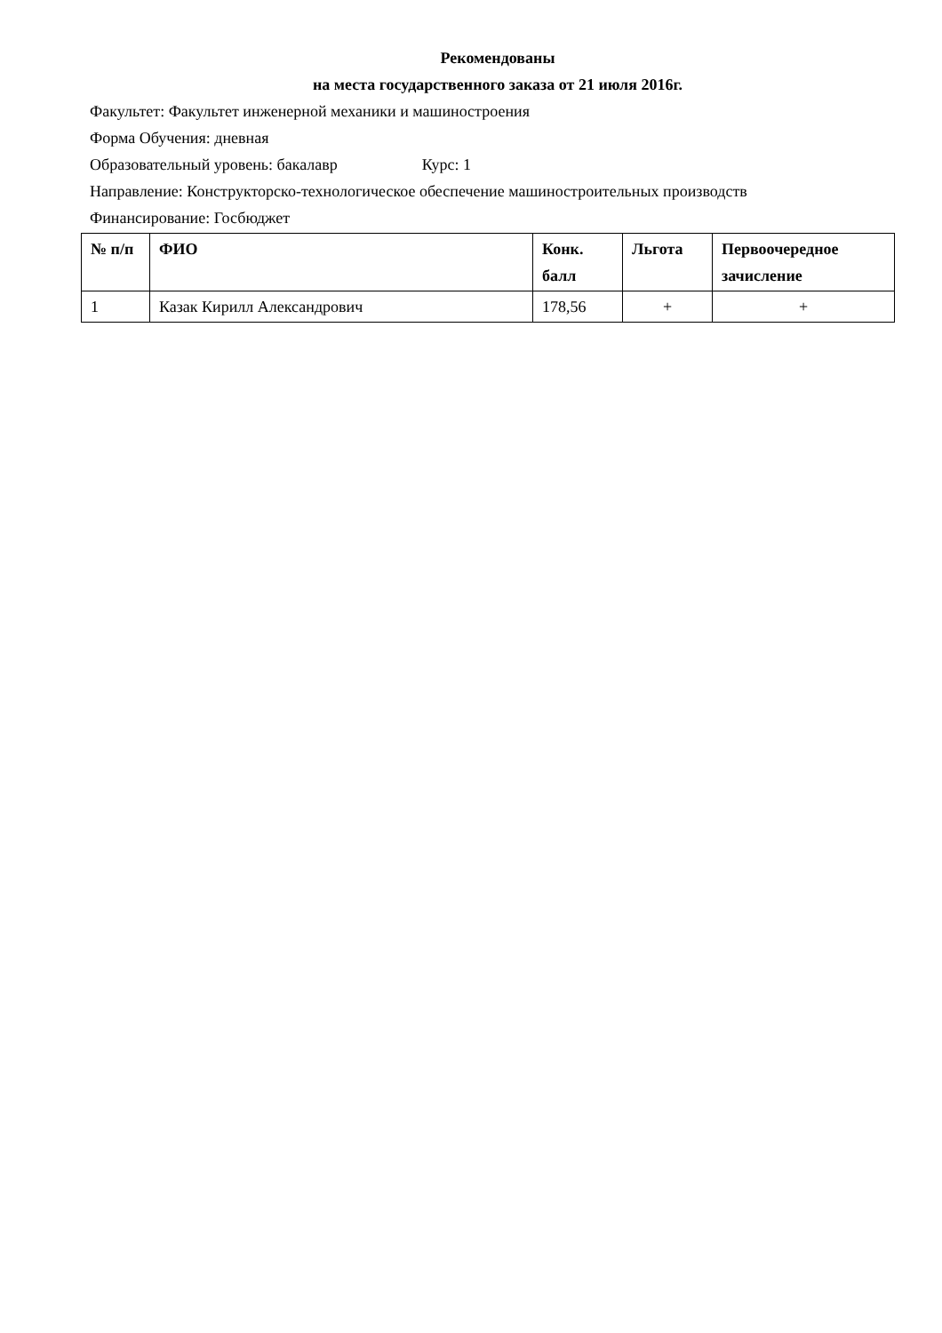Рекомендованы
на места государственного заказа от 21 июля 2016г.
Факультет: Факультет инженерной механики и машиностроения
Форма Обучения: дневная
Образовательный уровень: бакалавр Курс: 1
Направление: Конструкторско-технологическое обеспечение машиностроительных производств
Финансирование: Госбюджет
| № п/п | ФИО | Конк. балл | Льгота | Первоочередное зачисление |
| --- | --- | --- | --- | --- |
| 1 | Казак Кирилл Александрович | 178,56 | + | + |